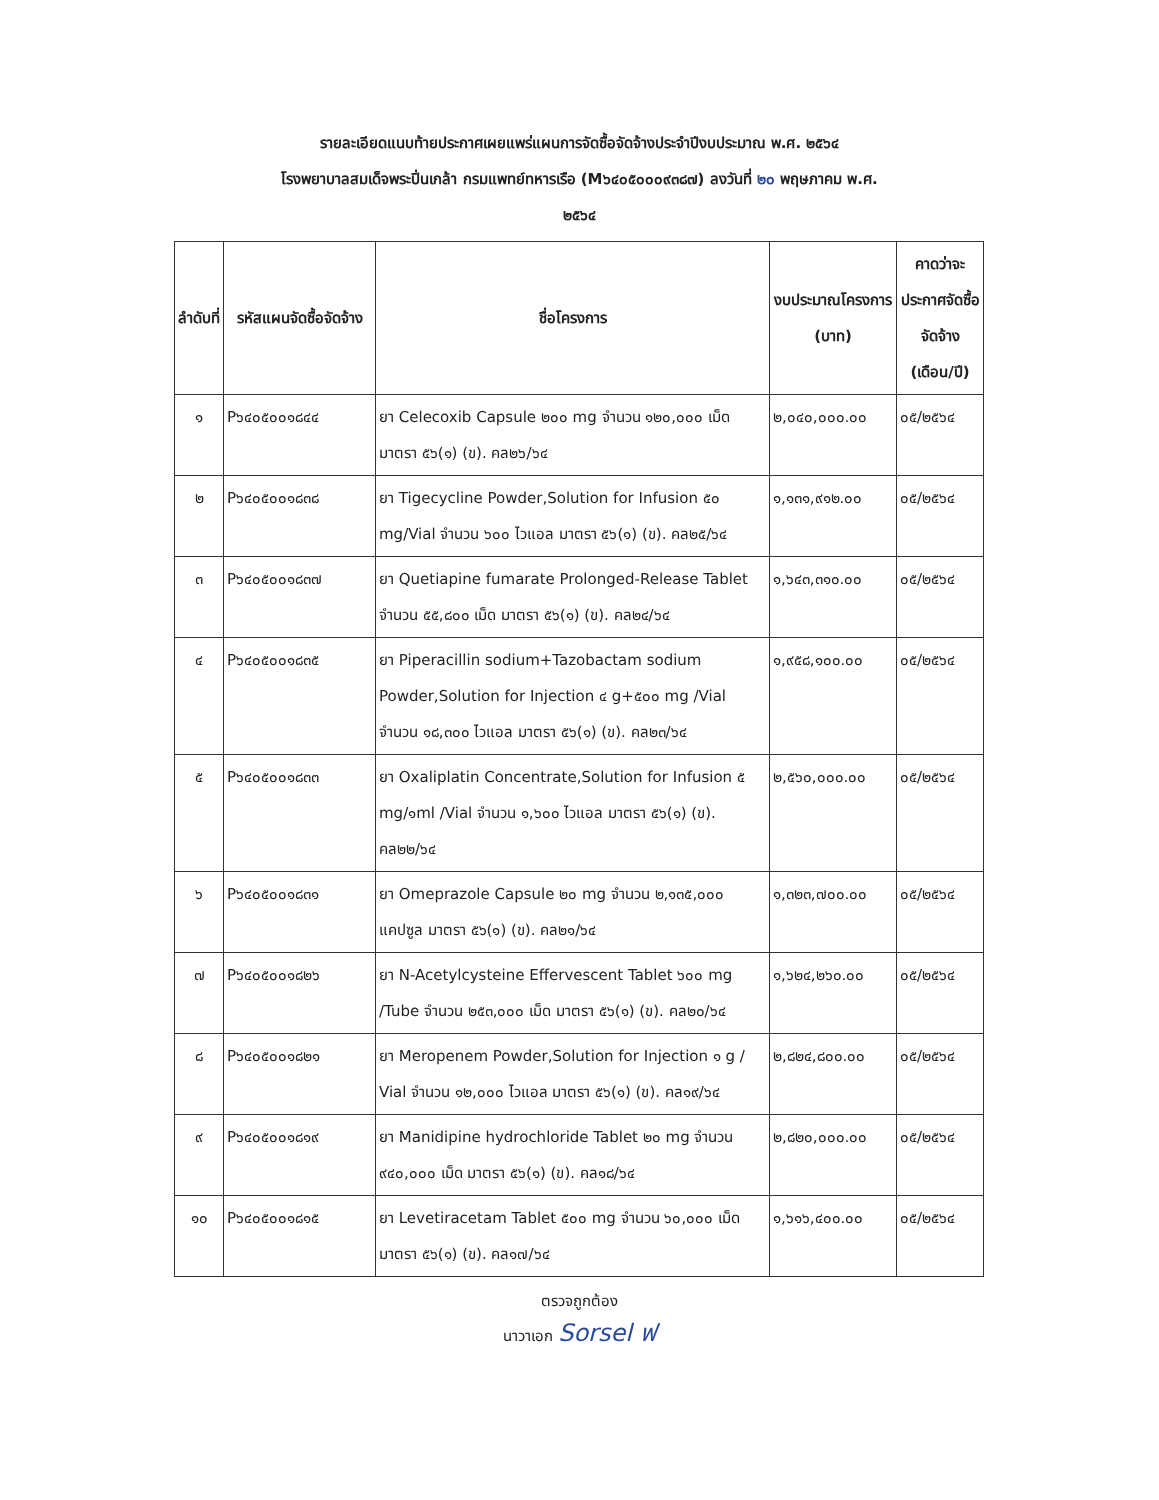รายละเอียดแนบท้ายประกาศเผยแพร่แผนการจัดซื้อจัดจ้างประจำปีงบประมาณ พ.ศ. ๒๕๖๔
โรงพยาบาลสมเด็จพระปิ่นเกล้า กรมแพทย์ทหารเรือ (M๖๔๐๕๐๐๐๙๓๘๗) ลงวันที่ ๒๐ พฤษภาคม พ.ศ.
๒๕๖๔
| ลำดับที่ | รหัสแผนจัดซื้อจัดจ้าง | ชื่อโครงการ | งบประมาณโครงการ (บาท) | คาดว่าจะประกาศจัดซื้อจัดจ้าง (เดือน/ปี) |
| --- | --- | --- | --- | --- |
| ๑ | P๖๔๐๕๐๐๑๘๔๔ | ยา Celecoxib Capsule ๒๐๐ mg จำนวน ๑๒๐,๐๐๐ เม็ด มาตรา ๕๖(๑) (ข). คล๒๖/๖๔ | ๒,๐๔๐,๐๐๐.๐๐ | ๐๕/๒๕๖๔ |
| ๒ | P๖๔๐๕๐๐๑๘๓๘ | ยา Tigecycline Powder,Solution for Infusion ๕๐ mg/Vial จำนวน ๖๐๐ ไวแอล มาตรา ๕๖(๑) (ข). คล๒๕/๖๔ | ๑,๑๓๑,๙๑๒.๐๐ | ๐๕/๒๕๖๔ |
| ๓ | P๖๔๐๕๐๐๑๘๓๗ | ยา Quetiapine fumarate Prolonged-Release Tablet จำนวน ๕๕,๘๐๐ เม็ด มาตรา ๕๖(๑) (ข). คล๒๔/๖๔ | ๑,๖๔๓,๓๑๐.๐๐ | ๐๕/๒๕๖๔ |
| ๔ | P๖๔๐๕๐๐๑๘๓๕ | ยา Piperacillin sodium+Tazobactam sodium Powder,Solution for Injection ๔ g+๕๐๐ mg /Vial จำนวน ๑๘,๓๐๐ ไวแอล มาตรา ๕๖(๑) (ข). คล๒๓/๖๔ | ๑,๙๕๘,๑๐๐.๐๐ | ๐๕/๒๕๖๔ |
| ๕ | P๖๔๐๕๐๐๑๘๓๓ | ยา Oxaliplatin Concentrate,Solution for Infusion ๕ mg/๑ml /Vial จำนวน ๑,๖๐๐ ไวแอล มาตรา ๕๖(๑) (ข). คล๒๒/๖๔ | ๒,๕๖๐,๐๐๐.๐๐ | ๐๕/๒๕๖๔ |
| ๖ | P๖๔๐๕๐๐๑๘๓๑ | ยา Omeprazole Capsule ๒๐ mg จำนวน ๒,๑๓๕,๐๐๐ แคปซูล มาตรา ๕๖(๑) (ข). คล๒๑/๖๔ | ๑,๓๒๓,๗๐๐.๐๐ | ๐๕/๒๕๖๔ |
| ๗ | P๖๔๐๕๐๐๑๘๒๖ | ยา N-Acetylcysteine Effervescent Tablet ๖๐๐ mg /Tube จำนวน ๒๕๓,๐๐๐ เม็ด มาตรา ๕๖(๑) (ข). คล๒๐/๖๔ | ๑,๖๒๔,๒๖๐.๐๐ | ๐๕/๒๕๖๔ |
| ๘ | P๖๔๐๕๐๐๑๘๒๑ | ยา Meropenem Powder,Solution for Injection ๑ g / Vial จำนวน ๑๒,๐๐๐ ไวแอล มาตรา ๕๖(๑) (ข). คล๑๙/๖๔ | ๒,๘๒๔,๘๐๐.๐๐ | ๐๕/๒๕๖๔ |
| ๙ | P๖๔๐๕๐๐๑๘๑๙ | ยา Manidipine hydrochloride Tablet ๒๐ mg จำนวน ๙๔๐,๐๐๐ เม็ด มาตรา ๕๖(๑) (ข). คล๑๘/๖๔ | ๒,๘๒๐,๐๐๐.๐๐ | ๐๕/๒๕๖๔ |
| ๑๐ | P๖๔๐๕๐๐๑๘๑๕ | ยา Levetiracetam Tablet ๕๐๐ mg จำนวน ๖๐,๐๐๐ เม็ด มาตรา ๕๖(๑) (ข). คล๑๗/๖๔ | ๑,๖๑๖,๔๐๐.๐๐ | ๐๕/๒๕๖๔ |
ตรวจถูกต้อง
นาวาเอก Sorsel ฟ